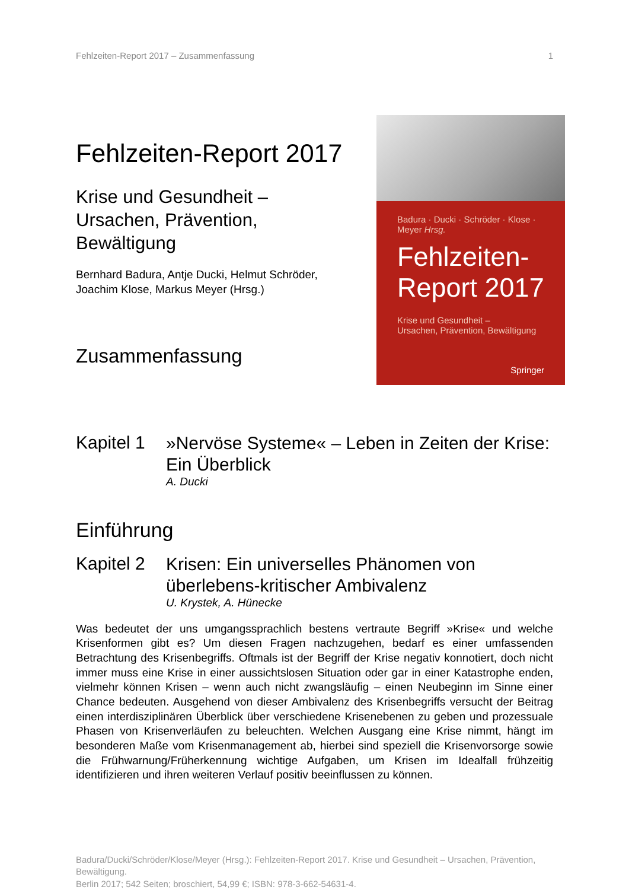Fehlzeiten-Report 2017 – Zusammenfassung 1
Fehlzeiten-Report 2017
Krise und Gesundheit –
Ursachen, Prävention, Bewältigung
Bernhard Badura, Antje Ducki, Helmut Schröder,
Joachim Klose, Markus Meyer (Hrsg.)
Zusammenfassung
Badura · Ducki · Schröder · Klose · Meyer Hrsg.
Fehlzeiten-
Report 2017
Krise und Gesundheit –
Ursachen, Prävention, Bewältigung
Springer
Kapitel 1
»Nervöse Systeme« – Leben in Zeiten der Krise: Ein Überblick
A. Ducki
Einführung
Kapitel 2
Krisen: Ein universelles Phänomen von überlebens-kritischer Ambivalenz
U. Krystek, A. Hünecke
Was bedeutet der uns umgangssprachlich bestens vertraute Begriff »Krise« und welche Krisenformen gibt es? Um diesen Fragen nachzugehen, bedarf es einer umfassenden Betrachtung des Krisenbegriffs. Oftmals ist der Begriff der Krise negativ konnotiert, doch nicht immer muss eine Krise in einer aussichtslosen Situation oder gar in einer Katastrophe enden, vielmehr können Krisen – wenn auch nicht zwangsläufig – einen Neubeginn im Sinne einer Chance bedeuten. Ausgehend von dieser Ambivalenz des Krisenbegriffs versucht der Beitrag einen interdisziplinären Überblick über verschiedene Krisenebenen zu geben und prozessuale Phasen von Krisenverläufen zu beleuchten. Welchen Ausgang eine Krise nimmt, hängt im besonderen Maße vom Krisenmanagement ab, hierbei sind speziell die Krisenvorsorge sowie die Frühwarnung/Früherkennung wichtige Aufgaben, um Krisen im Idealfall frühzeitig identifizieren und ihren weiteren Verlauf positiv beeinflussen zu können.
Badura/Ducki/Schröder/Klose/Meyer (Hrsg.): Fehlzeiten-Report 2017. Krise und Gesundheit – Ursachen, Prävention, Bewältigung.
Berlin 2017; 542 Seiten; broschiert, 54,99 €; ISBN: 978-3-662-54631-4.